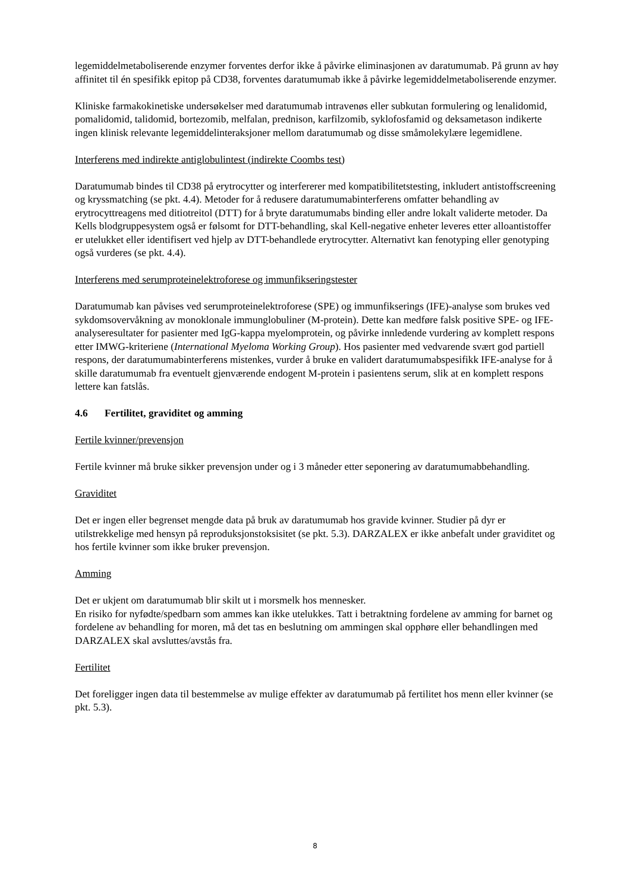legemiddelmetaboliserende enzymer forventes derfor ikke å påvirke eliminasjonen av daratumumab. På grunn av høy affinitet til én spesifikk epitop på CD38, forventes daratumumab ikke å påvirke legemiddelmetaboliserende enzymer.
Kliniske farmakokinetiske undersøkelser med daratumumab intravenøs eller subkutan formulering og lenalidomid, pomalidomid, talidomid, bortezomib, melfalan, prednison, karfilzomib, syklofosfamid og deksametason indikerte ingen klinisk relevante legemiddelinteraksjoner mellom daratumumab og disse småmolekylære legemidlene.
Interferens med indirekte antiglobulintest (indirekte Coombs test)
Daratumumab bindes til CD38 på erytrocytter og interfererer med kompatibilitetstesting, inkludert antistoffscreening og kryssmatching (se pkt. 4.4). Metoder for å redusere daratumumabinterferens omfatter behandling av erytrocyttreagens med ditiotreitol (DTT) for å bryte daratumumabs binding eller andre lokalt validerte metoder. Da Kells blodgruppesystem også er følsomt for DTT-behandling, skal Kell-negative enheter leveres etter alloantistoffer er utelukket eller identifisert ved hjelp av DTT-behandlede erytrocytter. Alternativt kan fenotyping eller genotyping også vurderes (se pkt. 4.4).
Interferens med serumproteinelektroforese og immunfikseringstester
Daratumumab kan påvises ved serumproteinelektroforese (SPE) og immunfikserings (IFE)-analyse som brukes ved sykdomsovervåkning av monoklonale immunglobuliner (M-protein). Dette kan medføre falsk positive SPE- og IFE-analyseresultater for pasienter med IgG-kappa myelomprotein, og påvirke innledende vurdering av komplett respons etter IMWG-kriteriene (International Myeloma Working Group). Hos pasienter med vedvarende svært god partiell respons, der daratumumabinterferens mistenkes, vurder å bruke en validert daratumumabspesifikk IFE-analyse for å skille daratumumab fra eventuelt gjenværende endogent M-protein i pasientens serum, slik at en komplett respons lettere kan fatslås.
4.6 Fertilitet, graviditet og amming
Fertile kvinner/prevensjon
Fertile kvinner må bruke sikker prevensjon under og i 3 måneder etter seponering av daratumumabbehandling.
Graviditet
Det er ingen eller begrenset mengde data på bruk av daratumumab hos gravide kvinner. Studier på dyr er utilstrekkelige med hensyn på reproduksjonstoksisitet (se pkt. 5.3). DARZALEX er ikke anbefalt under graviditet og hos fertile kvinner som ikke bruker prevensjon.
Amming
Det er ukjent om daratumumab blir skilt ut i morsmelk hos mennesker.
En risiko for nyfødte/spedbarn som ammes kan ikke utelukkes. Tatt i betraktning fordelene av amming for barnet og fordelene av behandling for moren, må det tas en beslutning om ammingen skal opphøre eller behandlingen med DARZALEX skal avsluttes/avstås fra.
Fertilitet
Det foreligger ingen data til bestemmelse av mulige effekter av daratumumab på fertilitet hos menn eller kvinner (se pkt. 5.3).
8